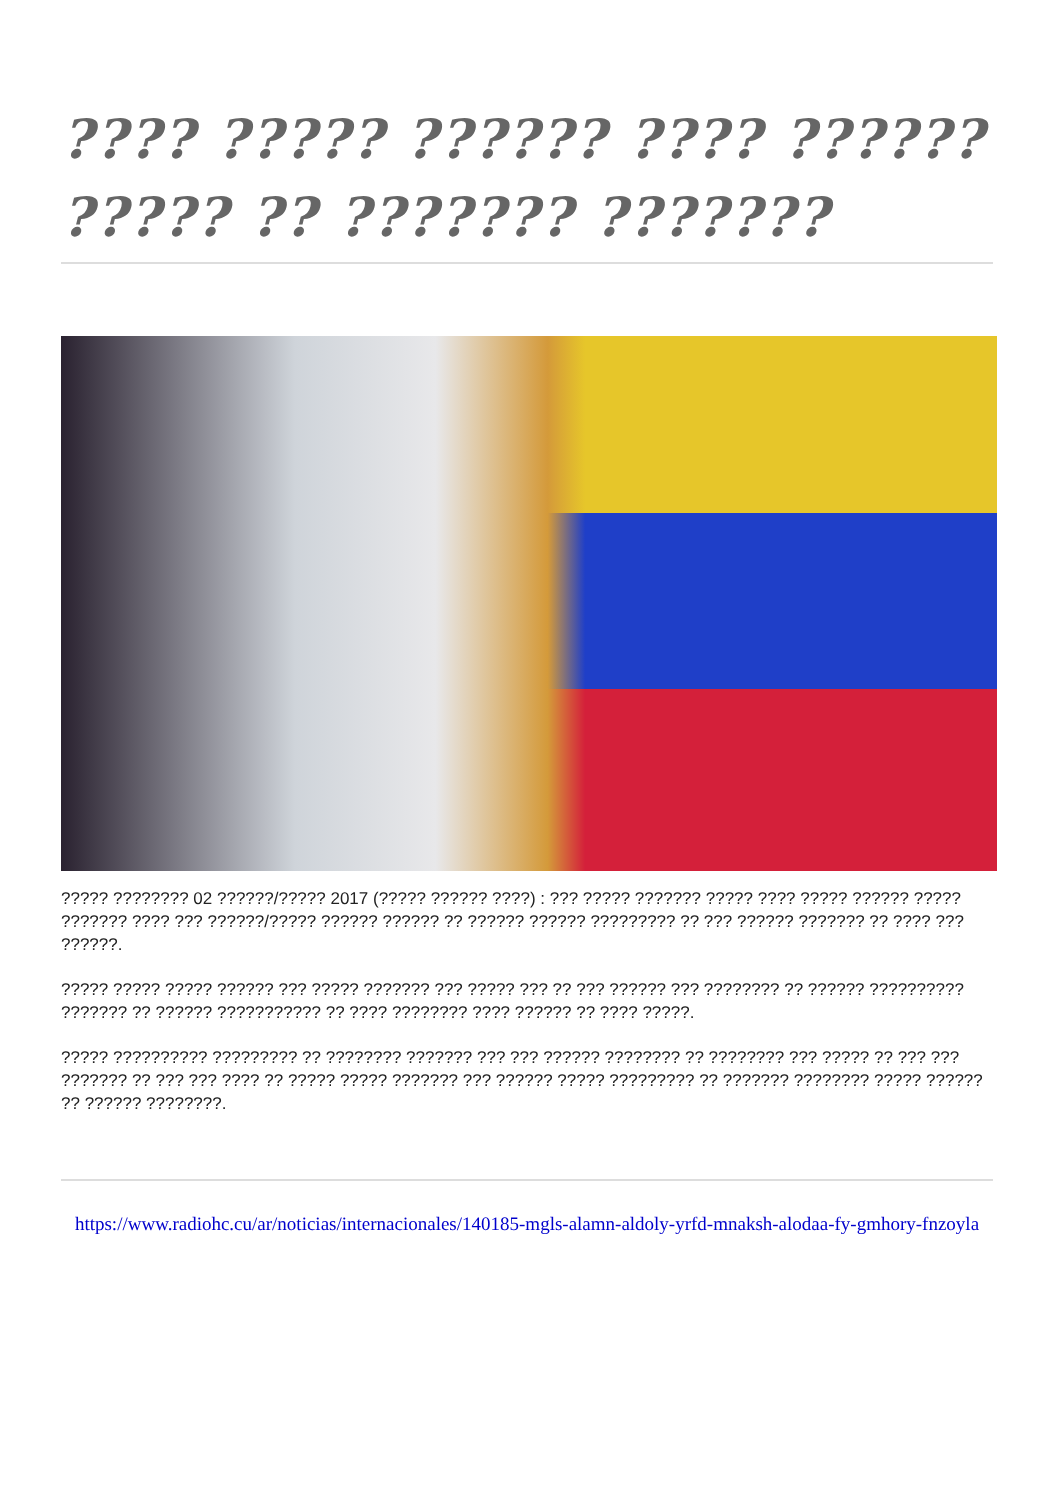???? ????? ?????? ???? ?????? ????? ?? ??????? ???????
????? ???????? 02 ??????/????? 2017 (????? ?????? ????) : ??? ????? ??????? ????? ???? ????? ?????? ????? ??????? ???? ??? ??????/????? ?????? ?????? ?? ?????? ?????? ????????? ?? ??? ?????? ??????? ?? ???? ??? ??????.
????? ????? ????? ?????? ??? ????? ??????? ??? ????? ??? ?? ??? ?????? ??? ???????? ?? ?????? ?????????? ??????? ?? ?????? ??????????? ?? ???? ???????? ???? ?????? ?? ???? ?????.
????? ?????????? ????????? ?? ???????? ??????? ??? ??? ?????? ???????? ?? ???????? ??? ????? ?? ??? ??? ??????? ?? ??? ??? ???? ?? ????? ????? ??????? ??? ?????? ????? ????????? ?? ??????? ???????? ????? ?????? ?? ?????? ????????.
https://www.radiohc.cu/ar/noticias/internacionales/140185-mgls-alamn-aldoly-yrfd-mnaksh-alodaa-fy-gmhory-fnzoyla